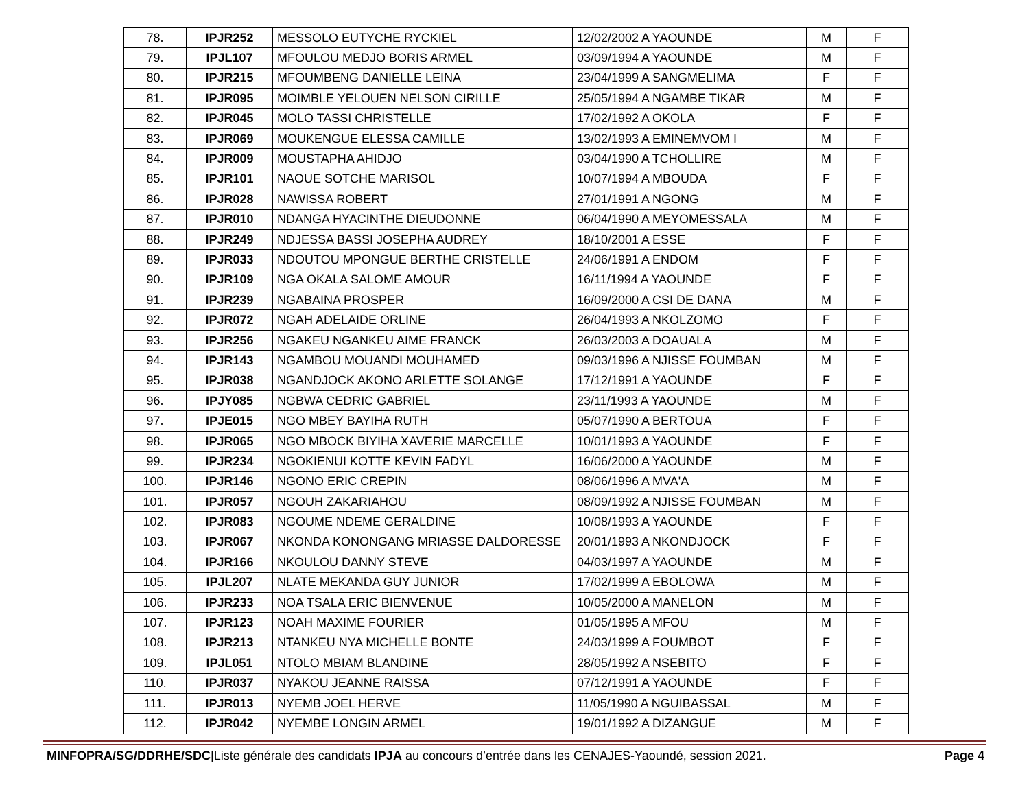| 78. | IPJR252 | MESSOLO EUTYCHE RYCKIEL | 12/02/2002 A YAOUNDE | M | F |
| 79. | IPJL107 | MFOULOU MEDJO BORIS ARMEL | 03/09/1994 A YAOUNDE | M | F |
| 80. | IPJR215 | MFOUMBENG DANIELLE LEINA | 23/04/1999 A SANGMELIMA | F | F |
| 81. | IPJR095 | MOIMBLE YELOUEN NELSON CIRILLE | 25/05/1994 A NGAMBE TIKAR | M | F |
| 82. | IPJR045 | MOLO TASSI CHRISTELLE | 17/02/1992 A OKOLA | F | F |
| 83. | IPJR069 | MOUKENGUE ELESSA CAMILLE | 13/02/1993 A EMINEMVOM I | M | F |
| 84. | IPJR009 | MOUSTAPHA AHIDJO | 03/04/1990 A TCHOLLIRE | M | F |
| 85. | IPJR101 | NAOUE SOTCHE MARISOL | 10/07/1994 A MBOUDA | F | F |
| 86. | IPJR028 | NAWISSA ROBERT | 27/01/1991 A NGONG | M | F |
| 87. | IPJR010 | NDANGA HYACINTHE DIEUDONNE | 06/04/1990 A MEYOMESSALA | M | F |
| 88. | IPJR249 | NDJESSA BASSI JOSEPHA AUDREY | 18/10/2001 A ESSE | F | F |
| 89. | IPJR033 | NDOUTOU MPONGUE BERTHE CRISTELLE | 24/06/1991 A ENDOM | F | F |
| 90. | IPJR109 | NGA OKALA SALOME AMOUR | 16/11/1994 A YAOUNDE | F | F |
| 91. | IPJR239 | NGABAINA PROSPER | 16/09/2000 A CSI DE DANA | M | F |
| 92. | IPJR072 | NGAH ADELAIDE ORLINE | 26/04/1993 A NKOLZOMO | F | F |
| 93. | IPJR256 | NGAKEU NGANKEU AIME FRANCK | 26/03/2003 A DOAUALA | M | F |
| 94. | IPJR143 | NGAMBOU MOUANDI MOUHAMED | 09/03/1996 A NJISSE FOUMBAN | M | F |
| 95. | IPJR038 | NGANDJOCK AKONO ARLETTE SOLANGE | 17/12/1991 A YAOUNDE | F | F |
| 96. | IPJY085 | NGBWA CEDRIC GABRIEL | 23/11/1993 A YAOUNDE | M | F |
| 97. | IPJE015 | NGO MBEY BAYIHA RUTH | 05/07/1990 A BERTOUA | F | F |
| 98. | IPJR065 | NGO MBOCK BIYIHA XAVERIE MARCELLE | 10/01/1993 A YAOUNDE | F | F |
| 99. | IPJR234 | NGOKIENUI KOTTE KEVIN FADYL | 16/06/2000 A YAOUNDE | M | F |
| 100. | IPJR146 | NGONO ERIC CREPIN | 08/06/1996 A MVA'A | M | F |
| 101. | IPJR057 | NGOUH ZAKARIAHOU | 08/09/1992 A NJISSE FOUMBAN | M | F |
| 102. | IPJR083 | NGOUME NDEME GERALDINE | 10/08/1993 A YAOUNDE | F | F |
| 103. | IPJR067 | NKONDA KONONGANG MRIASSE DALDORESSE | 20/01/1993 A NKONDJOCK | F | F |
| 104. | IPJR166 | NKOULOU DANNY STEVE | 04/03/1997 A YAOUNDE | M | F |
| 105. | IPJL207 | NLATE MEKANDA GUY JUNIOR | 17/02/1999 A EBOLOWA | M | F |
| 106. | IPJR233 | NOA TSALA ERIC BIENVENUE | 10/05/2000 A MANELON | M | F |
| 107. | IPJR123 | NOAH MAXIME FOURIER | 01/05/1995 A MFOU | M | F |
| 108. | IPJR213 | NTANKEU NYA MICHELLE BONTE | 24/03/1999 A FOUMBOT | F | F |
| 109. | IPJL051 | NTOLO MBIAM BLANDINE | 28/05/1992 A NSEBITO | F | F |
| 110. | IPJR037 | NYAKOU JEANNE RAISSA | 07/12/1991 A YAOUNDE | F | F |
| 111. | IPJR013 | NYEMB JOEL HERVE | 11/05/1990 A NGUIBASSAL | M | F |
| 112. | IPJR042 | NYEMBE LONGIN ARMEL | 19/01/1992 A DIZANGUE | M | F |
MINFOPRA/SG/DDRHE/SDC|Liste générale des candidats IPJA au concours d’entrée dans les CENAJES-Yaoundé, session 2021. Page 4